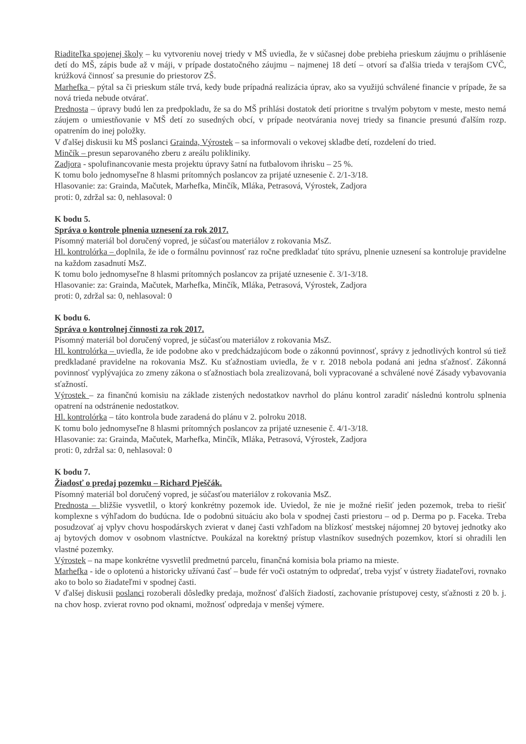Riaditeľka spojenej školy – ku vytvoreniu novej triedy v MŠ uviedla, že v súčasnej dobe prebieha prieskum záujmu o prihlásenie detí do MŠ, zápis bude až v máji, v prípade dostatočného záujmu – najmenej 18 detí – otvorí sa ďalšia trieda v terajšom CVČ, krúžková činnosť sa presunie do priestorov ZŠ.
Marhefka – pýtal sa či prieskum stále trvá, kedy bude prípadná realizácia úprav, ako sa využijú schválené financie v prípade, že sa nová trieda nebude otvárať.
Prednosta – úpravy budú len za predpokladu, že sa do MŠ prihlási dostatok detí prioritne s trvalým pobytom v meste, mesto nemá záujem o umiestňovanie v MŠ detí zo susedných obcí, v prípade neotvárania novej triedy sa financie presunú ďalším rozp. opatrením do inej položky.
V ďalšej diskusii ku MŠ poslanci Grainda, Výrostek – sa informovali o vekovej skladbe detí, rozdelení do tried.
Minčík – presun separovaného zberu z areálu polikliniky.
Zadjora - spolufinancovanie mesta projektu úpravy šatní na futbalovom ihrisku – 25 %.
K tomu bolo jednomyseľne 8 hlasmi prítomných poslancov za prijaté uznesenie č. 2/1-3/18.
Hlasovanie: za: Grainda, Mačutek, Marhefka, Minčík, Mláka, Petrasová, Výrostek, Zadjora
proti: 0, zdržal sa: 0, nehlasoval: 0
K bodu 5.
Správa o kontrole plnenia uznesení za rok 2017.
Písomný materiál bol doručený vopred, je súčasťou materiálov z rokovania MsZ.
Hl. kontrolórka – doplnila, že ide o formálnu povinnosť raz ročne predkladať túto správu, plnenie uznesení sa kontroluje pravidelne na každom zasadnutí MsZ.
K tomu bolo jednomyseľne 8 hlasmi prítomných poslancov za prijaté uznesenie č. 3/1-3/18.
Hlasovanie: za: Grainda, Mačutek, Marhefka, Minčík, Mláka, Petrasová, Výrostek, Zadjora
proti: 0, zdržal sa: 0, nehlasoval: 0
K bodu 6.
Správa o kontrolnej činnosti za rok 2017.
Písomný materiál bol doručený vopred, je súčasťou materiálov z rokovania MsZ.
Hl. kontrolórka – uviedla, že ide podobne ako v predchádzajúcom bode o zákonnú povinnosť, správy z jednotlivých kontrol sú tiež predkladané pravidelne na rokovania MsZ. Ku sťažnostiam uviedla, že v r. 2018 nebola podaná ani jedna sťažnosť. Zákonná povinnosť vyplývajúca zo zmeny zákona o sťažnostiach bola zrealizovaná, boli vypracované a schválené nové Zásady vybavovania sťažností.
Výrostek – za finančnú komisiu na základe zistených nedostatkov navrhol do plánu kontrol zaradiť následnú kontrolu splnenia opatrení na odstránenie nedostatkov.
Hl. kontrolórka – táto kontrola bude zaradená do plánu v 2. polroku 2018.
K tomu bolo jednomyseľne 8 hlasmi prítomných poslancov za prijaté uznesenie č. 4/1-3/18.
Hlasovanie: za: Grainda, Mačutek, Marhefka, Minčík, Mláka, Petrasová, Výrostek, Zadjora
proti: 0, zdržal sa: 0, nehlasoval: 0
K bodu 7.
Žiadosť o predaj pozemku – Richard Pješčák.
Písomný materiál bol doručený vopred, je súčasťou materiálov z rokovania MsZ.
Prednosta – bližšie vysvetlil, o ktorý konkrétny pozemok ide. Uviedol, že nie je možné riešiť jeden pozemok, treba to riešiť komplexne s výhľadom do budúcna. Ide o podobnú situáciu ako bola v spodnej časti priestoru – od p. Derma po p. Faceka. Treba posudzovať aj vplyv chovu hospodárskych zvierat v danej časti vzhľadom na blízkosť mestskej nájomnej 20 bytovej jednotky ako aj bytových domov v osobnom vlastníctve. Poukázal na korektný prístup vlastníkov susedných pozemkov, ktorí si ohradili len vlastné pozemky.
Výrostek – na mape konkrétne vysvetlil predmetnú parcelu, finančná komisia bola priamo na mieste.
Marhefka - ide o oplotenú a historicky užívanú časť – bude fér voči ostatným to odpredať, treba vyjsť v ústrety žiadateľovi, rovnako ako to bolo so žiadateľmi v spodnej časti.
V ďalšej diskusii poslanci rozoberali dôsledky predaja, možnosť ďalších žiadostí, zachovanie prístupovej cesty, sťažnosti z 20 b. j. na chov hosp. zvierat rovno pod oknami, možnosť odpredaja v menšej výmere.